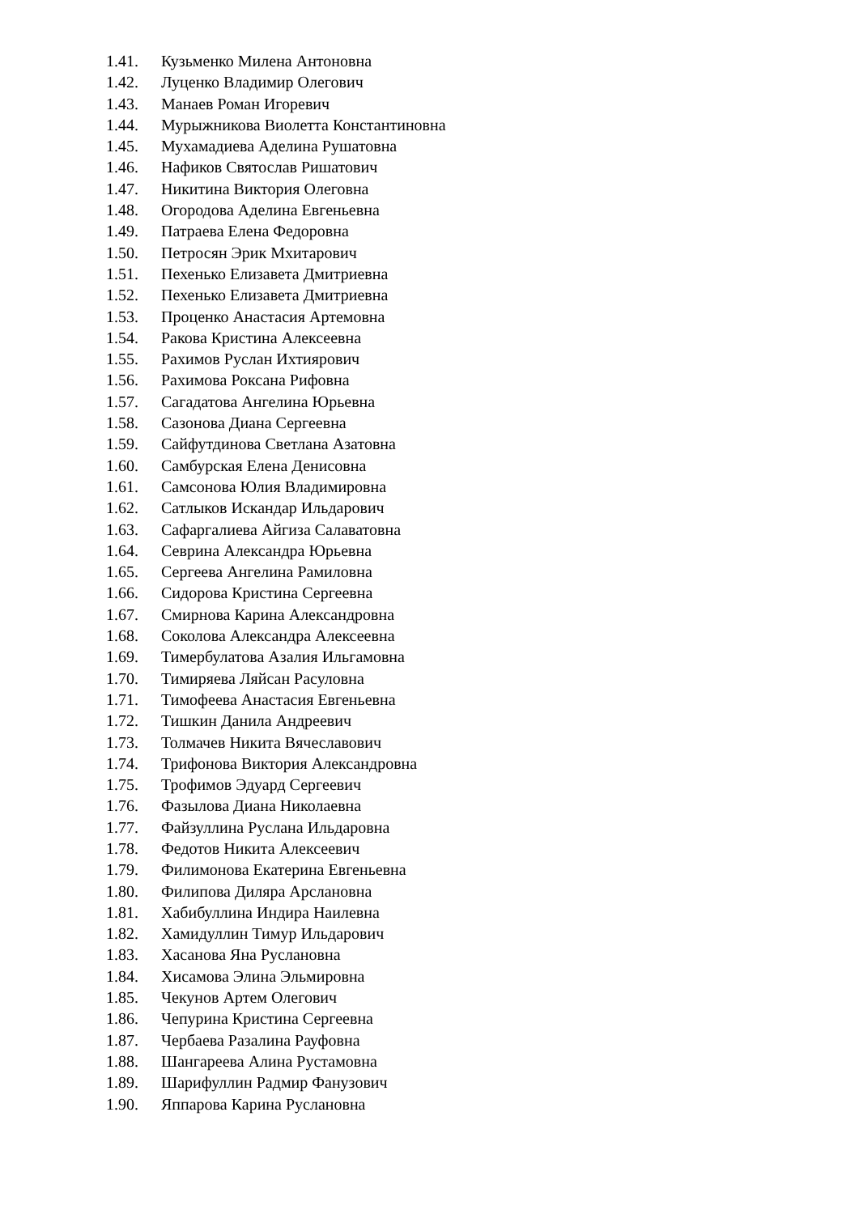1.41. Кузьменко Милена Антоновна
1.42. Луценко Владимир Олегович
1.43. Манаев Роман Игоревич
1.44. Мурыжникова Виолетта Константиновна
1.45. Мухамадиева Аделина Рушатовна
1.46. Нафиков Святослав Ришатович
1.47. Никитина Виктория Олеговна
1.48. Огородова Аделина Евгеньевна
1.49. Патраева Елена Федоровна
1.50. Петросян Эрик Мхитарович
1.51. Пехенько Елизавета Дмитриевна
1.52. Пехенько Елизавета Дмитриевна
1.53. Проценко Анастасия Артемовна
1.54. Ракова Кристина Алексеевна
1.55. Рахимов Руслан Ихтиярович
1.56. Рахимова Роксана Рифовна
1.57. Сагадатова Ангелина Юрьевна
1.58. Сазонова Диана Сергеевна
1.59. Сайфутдинова Светлана Азатовна
1.60. Самбурская Елена Денисовна
1.61. Самсонова Юлия Владимировна
1.62. Сатлыков Искандар Ильдарович
1.63. Сафаргалиева Айгиза Салаватовна
1.64. Севрина Александра Юрьевна
1.65. Сергеева Ангелина Рамиловна
1.66. Сидорова Кристина Сергеевна
1.67. Смирнова Карина Александровна
1.68. Соколова Александра Алексеевна
1.69. Тимербулатова Азалия Ильгамовна
1.70. Тимиряева Ляйсан Расуловна
1.71. Тимофеева Анастасия Евгеньевна
1.72. Тишкин Данила Андреевич
1.73. Толмачев Никита Вячеславович
1.74. Трифонова Виктория Александровна
1.75. Трофимов Эдуард Сергеевич
1.76. Фазылова Диана Николаевна
1.77. Файзуллина Руслана Ильдаровна
1.78. Федотов Никита Алексеевич
1.79. Филимонова Екатерина Евгеньевна
1.80. Филипова Диляра Арслановна
1.81. Хабибуллина Индира Наилевна
1.82. Хамидуллин Тимур Ильдарович
1.83. Хасанова Яна Руслановна
1.84. Хисамова Элина Эльмировна
1.85. Чекунов Артем Олегович
1.86. Чепурина Кристина Сергеевна
1.87. Чербаева Разалина Рауфовна
1.88. Шангареева Алина Рустамовна
1.89. Шарифуллин Радмир Фанузович
1.90. Яппарова Карина Руслановна